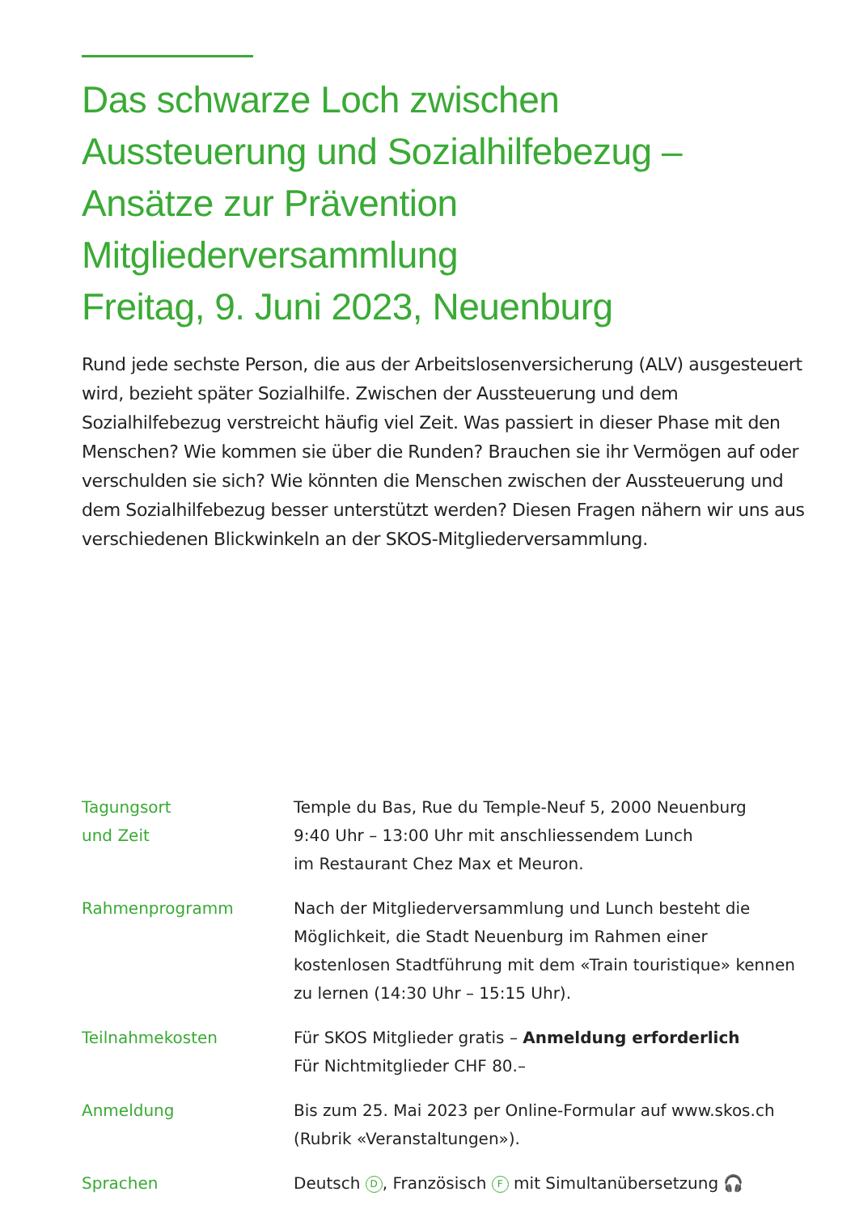Das schwarze Loch zwischen
Aussteuerung und Sozialhilfebezug –
Ansätze zur Prävention
Mitgliederversammlung
Freitag, 9. Juni 2023, Neuenburg
Rund jede sechste Person, die aus der Arbeitslosenversicherung (ALV) ausgesteuert wird, bezieht später Sozialhilfe. Zwischen der Aussteuerung und dem Sozialhilfebezug verstreicht häufig viel Zeit. Was passiert in dieser Phase mit den Menschen? Wie kommen sie über die Runden? Brauchen sie ihr Vermögen auf oder verschulden sie sich? Wie könnten die Menschen zwischen der Aussteuerung und dem Sozialhilfebezug besser unterstützt werden? Diesen Fragen nähern wir uns aus verschiedenen Blickwinkeln an der SKOS-Mitgliederversammlung.
| Tagungsort und Zeit | Temple du Bas, Rue du Temple-Neuf 5, 2000 Neuenburg 9:40 Uhr – 13:00 Uhr mit anschliessendem Lunch im Restaurant Chez Max et Meuron. |
| Rahmenprogramm | Nach der Mitgliederversammlung und Lunch besteht die Möglichkeit, die Stadt Neuenburg im Rahmen einer kostenlosen Stadtführung mit dem «Train touristique» kennen zu lernen (14:30 Uhr – 15:15 Uhr). |
| Teilnahmekosten | Für SKOS Mitglieder gratis – Anmeldung erforderlich Für Nichtmitglieder CHF 80.– |
| Anmeldung | Bis zum 25. Mai 2023 per Online-Formular auf www.skos.ch (Rubrik «Veranstaltungen»). |
| Sprachen | Deutsch D , Französisch F mit Simultanübersetzung 🎧 |